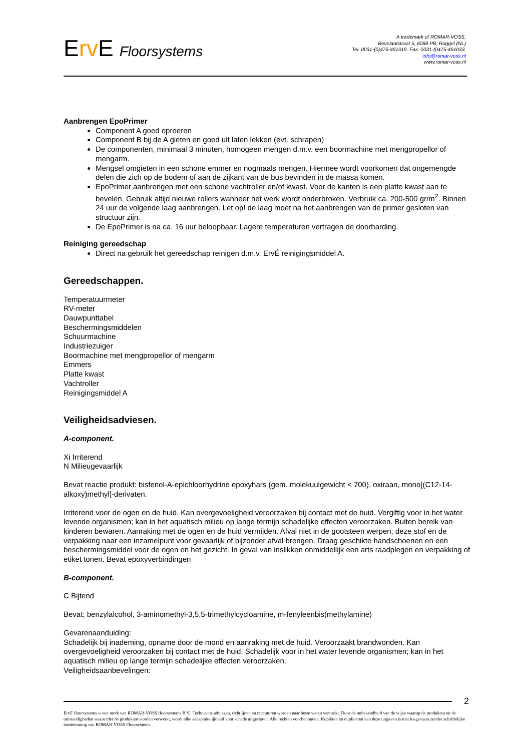Erv E Floorsystems
A trademark of ROMAR-VOSS,
Bevelantstraat 5, 6088 PB, Roggel (NL)
Tel. 0031-(0)475-491019, Fax. 0031-(0475-491033,
info@romar-voss.nl
www.romar-voss.nl
Aanbrengen EpoPrimer
Component A goed oproeren
Component B bij de A gieten en goed uit laten lekken (evt. schrapen)
De componenten, minimaal 3 minuten, homogeen mengen d.m.v. een boormachine met mengpropellor of mengarm.
Mengsel omgieten in een schone emmer en nogmaals mengen. Hiermee wordt voorkomen dat ongemengde delen die zich op de bodem of aan de zijkant van de bus bevinden in de massa komen.
EpoPrimer aanbrengen met een schone vachtroller en/of kwast. Voor de kanten is een platte kwast aan te bevelen. Gebruik altijd nieuwe rollers wanneer het werk wordt onderbroken. Verbruik ca. 200-500 gr/m<sup>2</sup>. Binnen 24 uur de volgende laag aanbrengen. Let op! de laag moet na het aanbrengen van de primer gesloten van structuur zijn.
De EpoPrimer is na ca. 16 uur beloopbaar. Lagere temperaturen vertragen de doorharding.
Reiniging gereedschap
Direct na gebruik het gereedschap reinigen d.m.v. ErvÉ reinigingsmiddel A.
Gereedschappen.
Temperatuurmeter
RV-meter
Dauwpunttabel
Beschermingsmiddelen
Schuurmachine
Industriezuiger
Boormachine met mengpropellor of mengarm
Emmers
Platte kwast
Vachtroller
Reinigingsmiddel A
Veiligheidsadviesen.
A-component.
Xi Irriterend
N Milieugevaarlijk
Bevat reactie produkt: bisfenol-A-epichloorhydrine epoxyhars (gem. molekuulgewicht < 700), oxiraan, mono[(C12-14-alkoxy)methyl]-derivaten.
Irriterend voor de ogen en de huid. Kan overgevoeligheid veroorzaken bij contact met de huid. Vergiftig voor in het water levende organismen; kan in het aquatisch milieu op lange termijn schadelijke effecten veroorzaken. Buiten bereik van kinderen bewaren. Aanraking met de ogen en de huid vermijden. Afval niet in de gootsteen werpen; deze stof en de verpakking naar een inzamelpunt voor gevaarlijk of bijzonder afval brengen. Draag geschikte handschoenen en een beschermingsmiddel voor de ogen en het gezicht. In geval van inslikken onmiddellijk een arts raadplegen en verpakking of etiket tonen. Bevat epoxyverbindingen
B-component.
C Bijtend
Bevat; benzylalcohol, 3-aminomethyl-3,5,5-trimethylcycloamine, m-fenyleenbis(methylamine)
Gevarenaanduiding:
Schadelijk bij inademing, opname door de mond en aanraking met de huid. Veroorzaakt brandwonden. Kan overgevoeligheid veroorzaken bij contact met de huid. Schadelijk voor in het water levende organismen; kan in het aquatisch milieu op lange termijn schadelijke effecten veroorzaken.
Veiligheidsaanbevelingen:
2
ErvE floorsystems is een merk van ROMAR-VOSS floorsystems B.V.. Technische adviezen, richtlijnen en recepturen worden naar beste weten verstrekt. Door de onbekendheid van de wijze waarop de produkten en de omstandigheden waaronder de produkten worden verwerkt, wordt elke aansprakelijkheid voor schade uitgesloten. Alle rechten voorbehouden. Kopiëren en dupliceren van deze uitgaven is niet toegestaan zonder schriftelijke toestemming van ROMAR-VOSS Floorsystems.